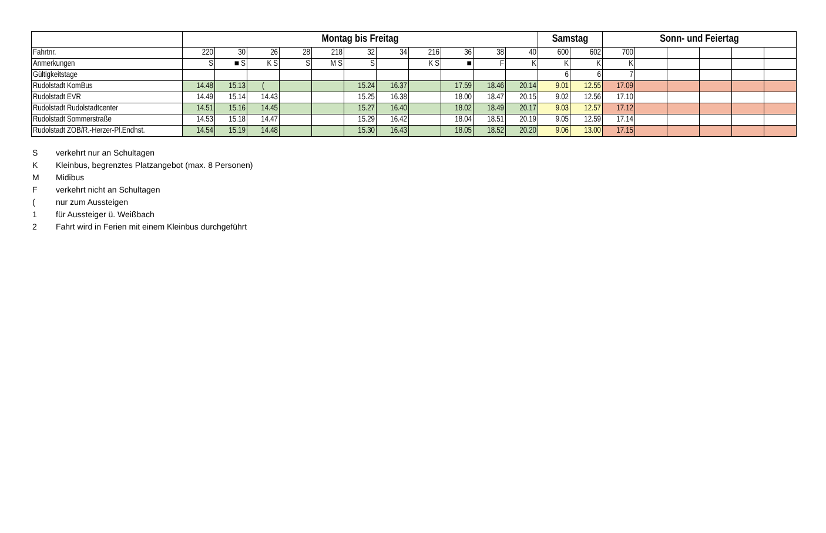| | Montag bis Freitag | | | | | | | | | | | Samstag | | Sonn- und Feiertag | | | | | |
| --- | --- | --- | --- | --- | --- | --- | --- | --- | --- | --- | --- | --- | --- | --- | --- | --- | --- | --- | --- |
| Fahrtnr. | 220 | 30 | 26 | 28 | 218 | 32 | 34 | 216 | 36 | 38 | 40 | 600 | 602 | 700 | | | | | |
| Anmerkungen | S | ■ S | K S | S | M S | S | | K S | ■ | F | K | K | K | K | | | | | |
| Gültigkeitstage | | | | | | | | | | | | 6 | 6 | 7 | | | | | |
| Rudolstadt KomBus | 14.48 | 15.13 | ( | | | 15.24 | 16.37 | | 17.59 | 18.46 | 20.14 | 9.01 | 12.55 | 17.09 | | | | | |
| Rudolstadt EVR | 14.49 | 15.14 | 14.43 | | | 15.25 | 16.38 | | 18.00 | 18.47 | 20.15 | 9.02 | 12.56 | 17.10 | | | | | |
| Rudolstadt Rudolstadtcenter | 14.51 | 15.16 | 14.45 | | | 15.27 | 16.40 | | 18.02 | 18.49 | 20.17 | 9.03 | 12.57 | 17.12 | | | | | |
| Rudolstadt Sommerstraße | 14.53 | 15.18 | 14.47 | | | 15.29 | 16.42 | | 18.04 | 18.51 | 20.19 | 9.05 | 12.59 | 17.14 | | | | | |
| Rudolstadt ZOB/R.-Herzer-Pl.Endhst. | 14.54 | 15.19 | 14.48 | | | 15.30 | 16.43 | | 18.05 | 18.52 | 20.20 | 9.06 | 13.00 | 17.15 | | | | | |
Sverkehrt nur an Schultagen
K Kleinbus, begrenztes Platzangebot (max. 8 Personen)
M Midibus
Fverkehrt nicht an Schultagen
(nur zum Aussteigen
1 für Aussteiger ü. Weißbach
2 Fahrt wird in Ferien mit einem Kleinbus durchgeführt